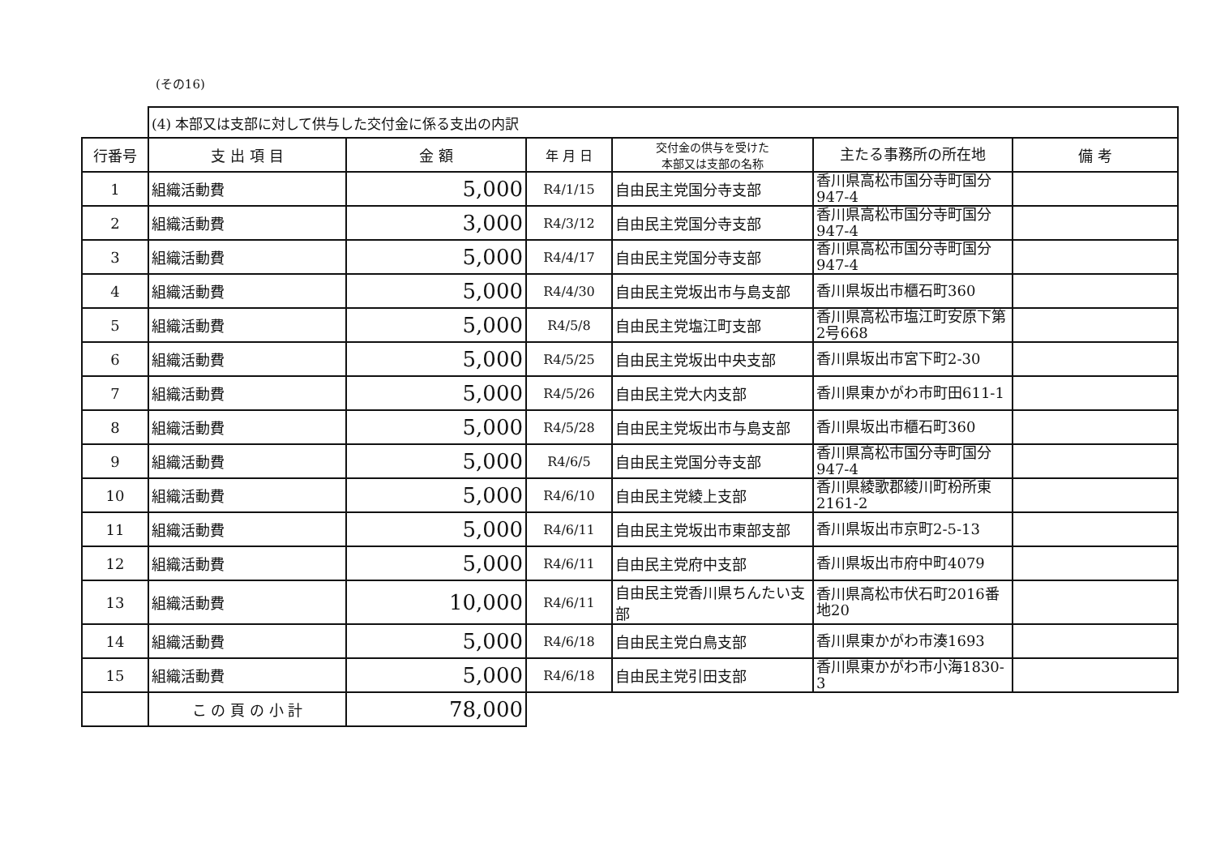(その16)
| | (4) 本部又は支部に対して供与した交付金に係る支出の内訳 | | | | | |
| 行番号 | 支 出 項 目 | 金 額 | 年 月 日 | 交付金の供与を受けた 本部又は支部の名称 | 主たる事務所の所在地 | 備 考 |
| 1 | 組織活動費 | 5,000 | R4/1/15 | 自由民主党国分寺支部 | 香川県高松市国分寺町国分947-4 | |
| 2 | 組織活動費 | 3,000 | R4/3/12 | 自由民主党国分寺支部 | 香川県高松市国分寺町国分947-4 | |
| 3 | 組織活動費 | 5,000 | R4/4/17 | 自由民主党国分寺支部 | 香川県高松市国分寺町国分947-4 | |
| 4 | 組織活動費 | 5,000 | R4/4/30 | 自由民主党坂出市与島支部 | 香川県坂出市櫃石町360 | |
| 5 | 組織活動費 | 5,000 | R4/5/8 | 自由民主党塩江町支部 | 香川県高松市塩江町安原下第2号668 | |
| 6 | 組織活動費 | 5,000 | R4/5/25 | 自由民主党坂出中央支部 | 香川県坂出市宮下町2-30 | |
| 7 | 組織活動費 | 5,000 | R4/5/26 | 自由民主党大内支部 | 香川県東かがわ市町田611-1 | |
| 8 | 組織活動費 | 5,000 | R4/5/28 | 自由民主党坂出市与島支部 | 香川県坂出市櫃石町360 | |
| 9 | 組織活動費 | 5,000 | R4/6/5 | 自由民主党国分寺支部 | 香川県高松市国分寺町国分947-4 | |
| 10 | 組織活動費 | 5,000 | R4/6/10 | 自由民主党綾上支部 | 香川県綾歌郡綾川町枌所東2161-2 | |
| 11 | 組織活動費 | 5,000 | R4/6/11 | 自由民主党坂出市東部支部 | 香川県坂出市京町2-5-13 | |
| 12 | 組織活動費 | 5,000 | R4/6/11 | 自由民主党府中支部 | 香川県坂出市府中町4079 | |
| 13 | 組織活動費 | 10,000 | R4/6/11 | 自由民主党香川県ちんたい支部 | 香川県高松市伏石町2016番地20 | |
| 14 | 組織活動費 | 5,000 | R4/6/18 | 自由民主党白鳥支部 | 香川県東かがわ市湊1693 | |
| 15 | 組織活動費 | 5,000 | R4/6/18 | 自由民主党引田支部 | 香川県東かがわ市小海1830-3 | |
| | こ の 頁 の 小 計 | 78,000 | | | | |